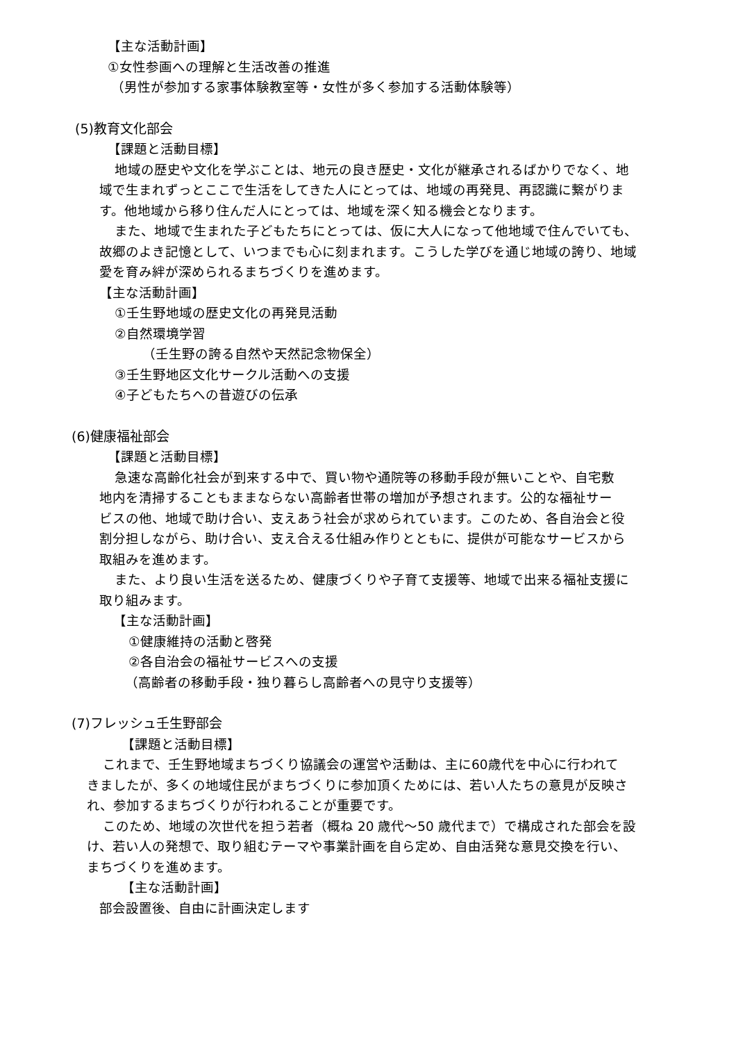【主な活動計画】
①女性参画への理解と生活改善の推進
（男性が参加する家事体験教室等・女性が多く参加する活動体験等）
(5)教育文化部会
【課題と活動目標】
地域の歴史や文化を学ぶことは、地元の良き歴史・文化が継承されるばかりでなく、地
域で生まれずっとここで生活をしてきた人にとっては、地域の再発見、再認識に繋がりま
す。他地域から移り住んだ人にとっては、地域を深く知る機会となります。
また、地域で生まれた子どもたちにとっては、仮に大人になって他地域で住んでいても、
故郷のよき記憶として、いつまでも心に刻まれます。こうした学びを通じ地域の誇り、地域
愛を育み絆が深められるまちづくりを進めます。
【主な活動計画】
①壬生野地域の歴史文化の再発見活動
②自然環境学習
（壬生野の誇る自然や天然記念物保全）
③壬生野地区文化サークル活動への支援
④子どもたちへの昔遊びの伝承
(6)健康福祉部会
【課題と活動目標】
急速な高齢化社会が到来する中で、買い物や通院等の移動手段が無いことや、自宅敷
地内を清掃することもままならない高齢者世帯の増加が予想されます。公的な福祉サー
ビスの他、地域で助け合い、支えあう社会が求められています。このため、各自治会と役
割分担しながら、助け合い、支え合える仕組み作りとともに、提供が可能なサービスから
取組みを進めます。
また、より良い生活を送るため、健康づくりや子育て支援等、地域で出来る福祉支援に
取り組みます。
【主な活動計画】
①健康維持の活動と啓発
②各自治会の福祉サービスへの支援
（高齢者の移動手段・独り暮らし高齢者への見守り支援等）
(7)フレッシュ壬生野部会
【課題と活動目標】
これまで、壬生野地域まちづくり協議会の運営や活動は、主に60歳代を中心に行われて
きましたが、多くの地域住民がまちづくりに参加頂くためには、若い人たちの意見が反映さ
れ、参加するまちづくりが行われることが重要です。
このため、地域の次世代を担う若者（概ね 20 歳代～50 歳代まで）で構成された部会を設
け、若い人の発想で、取り組むテーマや事業計画を自ら定め、自由活発な意見交換を行い、
まちづくりを進めます。
【主な活動計画】
部会設置後、自由に計画決定します